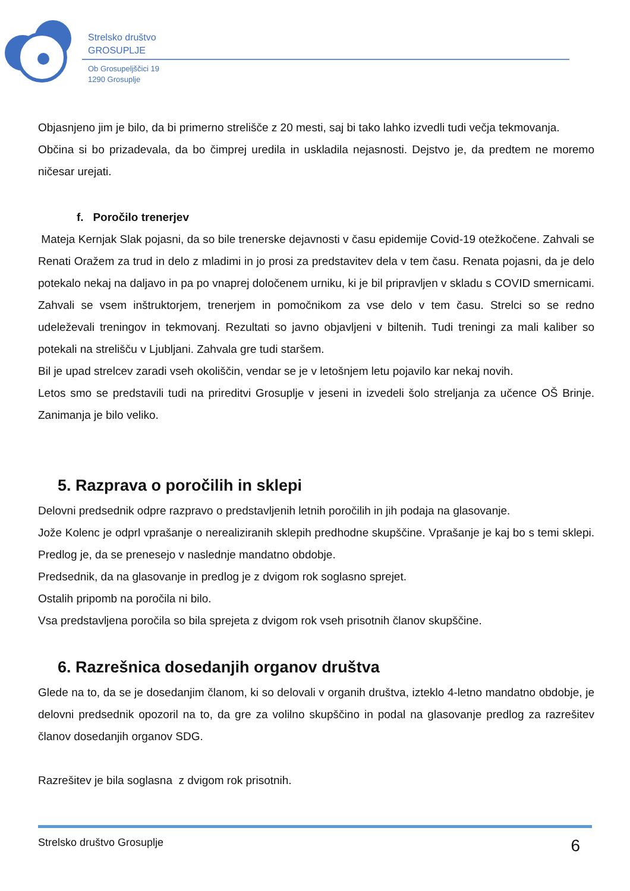Strelsko društvo
GROSUPLJE
Ob Grosupeljščici 19
1290 Grosuplje
Objasnjeno jim je bilo, da bi primerno strelišče z 20 mesti, saj bi tako lahko izvedli tudi večja tekmovanja.
Občina si bo prizadevala, da bo čimprej uredila in uskladila nejasnosti. Dejstvo je, da predtem ne moremo ničesar urejati.
f. Poročilo trenerjev
Mateja Kernjak Slak pojasni, da so bile trenerske dejavnosti v času epidemije Covid-19 otežkočene. Zahvali se Renati Oražem za trud in delo z mladimi in jo prosi za predstavitev dela v tem času. Renata pojasni, da je delo potekalo nekaj na daljavo in pa po vnaprej določenem urniku, ki je bil pripravljen v skladu s COVID smernicami. Zahvali se vsem inštruktorjem, trenerjem in pomočnikom za vse delo v tem času. Strelci so se redno udeleževali treningov in tekmovanj. Rezultati so javno objavljeni v biltenih. Tudi treningi za mali kaliber so potekali na strelišču v Ljubljani. Zahvala gre tudi staršem.
Bil je upad strelcev zaradi vseh okoliščin, vendar se je v letošnjem letu pojavilo kar nekaj novih.
Letos smo se predstavili tudi na prireditvi Grosuplje v jeseni in izvedeli šolo streljanja za učence OŠ Brinje. Zanimanja je bilo veliko.
5. Razprava o poročilih in sklepi
Delovni predsednik odpre razpravo o predstavljenih letnih poročilih in jih podaja na glasovanje.
Jože Kolenc je odprl vprašanje o nerealiziranih sklepih predhodne skupščine. Vprašanje je kaj bo s temi sklepi. Predlog je, da se prenesejo v naslednje mandatno obdobje.
Predsednik, da na glasovanje in predlog je z dvigom rok soglasno sprejet.
Ostalih pripomb na poročila ni bilo.
Vsa predstavljena poročila so bila sprejeta z dvigom rok vseh prisotnih članov skupščine.
6. Razrešnica dosedanjih organov društva
Glede na to, da se je dosedanjim članom, ki so delovali v organih društva, izteklo 4-letno mandatno obdobje, je delovni predsednik opozoril na to, da gre za volilno skupščino in podal na glasovanje predlog za razrešitev članov dosedanjih organov SDG.
Razrešitev je bila soglasna z dvigom rok prisotnih.
Strelsko društvo Grosuplje 6